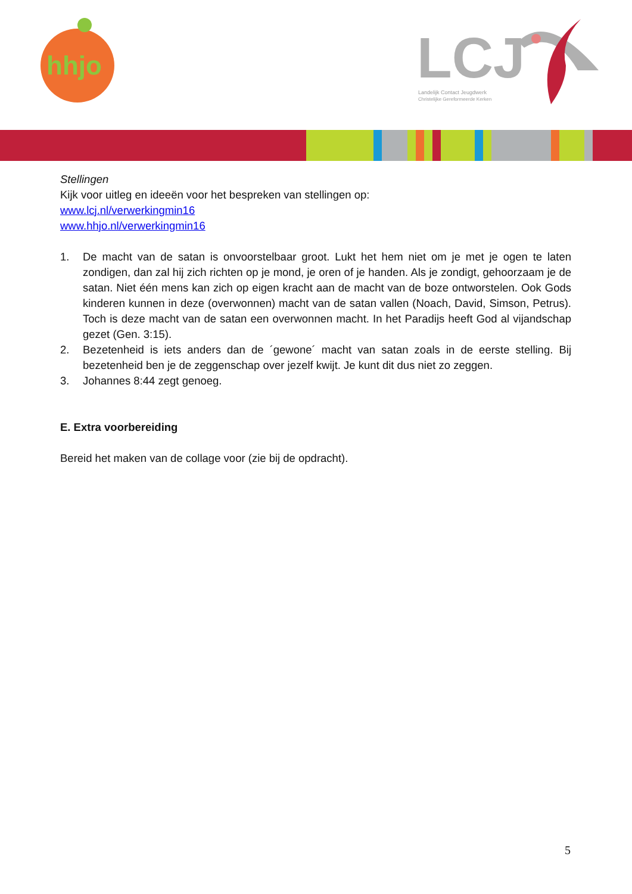hhjo
LCJ
Landelijk Contact Jeugdwerk
Christelijke Gereformeerde Kerken
Stellingen
Kijk voor uitleg en ideeën voor het bespreken van stellingen op:
www.lcj.nl/verwerkingmin16
www.hhjo.nl/verwerkingmin16
1. De macht van de satan is onvoorstelbaar groot. Lukt het hem niet om je met je ogen te laten zondigen, dan zal hij zich richten op je mond, je oren of je handen. Als je zondigt, gehoorzaam je de satan. Niet één mens kan zich op eigen kracht aan de macht van de boze ontworstelen. Ook Gods kinderen kunnen in deze (overwonnen) macht van de satan vallen (Noach, David, Simson, Petrus). Toch is deze macht van de satan een overwonnen macht. In het Paradijs heeft God al vijandschap gezet (Gen. 3:15).
2. Bezetenheid is iets anders dan de ´gewone´ macht van satan zoals in de eerste stelling. Bij bezetenheid ben je de zeggenschap over jezelf kwijt. Je kunt dit dus niet zo zeggen.
3. Johannes 8:44 zegt genoeg.
E. Extra voorbereiding
Bereid het maken van de collage voor (zie bij de opdracht).
5